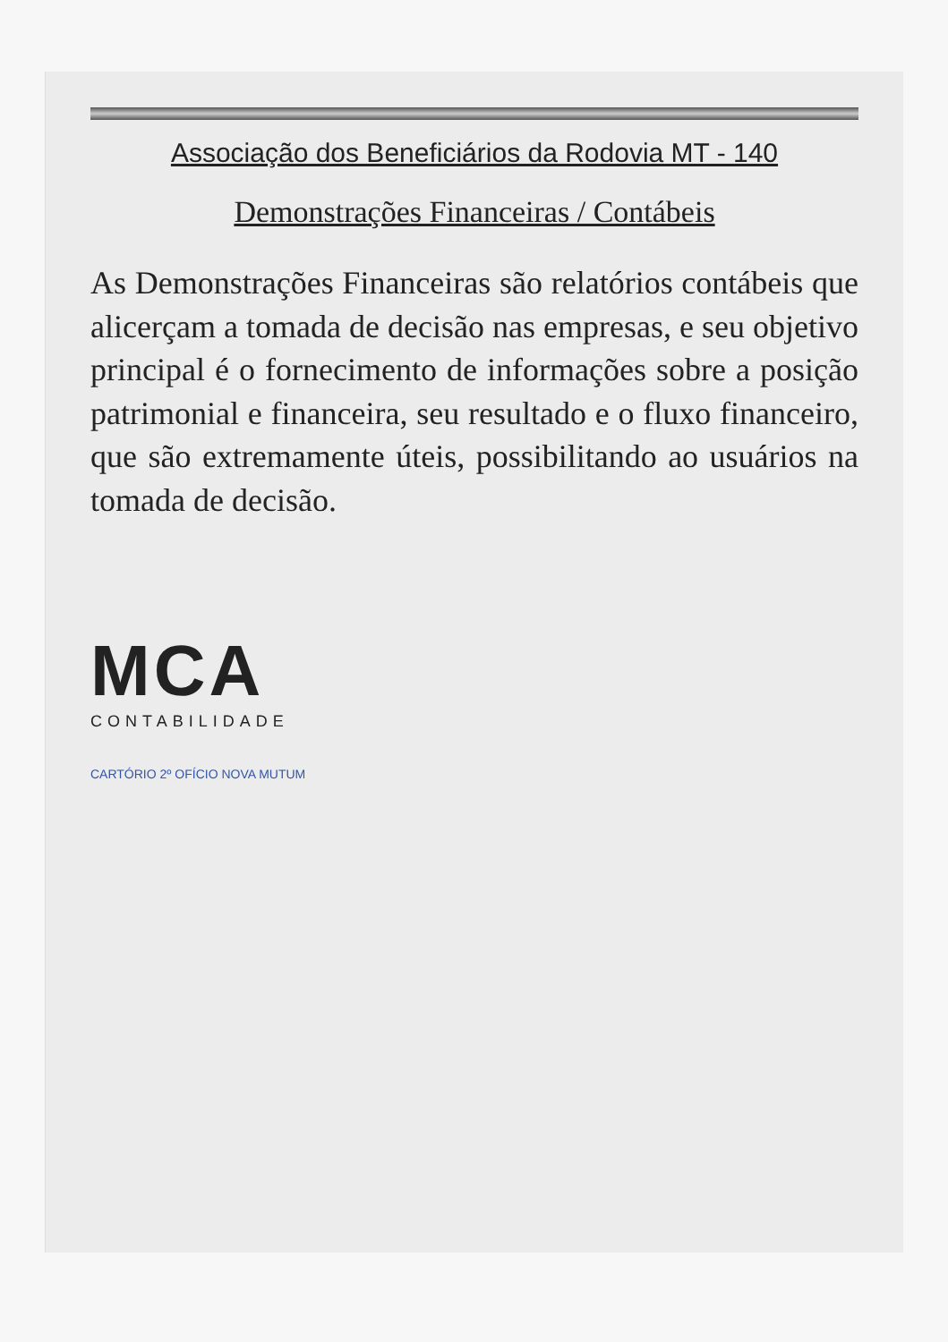Associação dos Beneficiários da Rodovia MT - 140
Demonstrações Financeiras / Contábeis
As Demonstrações Financeiras são relatórios contábeis que alicerçam a tomada de decisão nas empresas, e seu objetivo principal é o fornecimento de informações sobre a posição patrimonial e financeira, seu resultado e o fluxo financeiro, que são extremamente úteis, possibilitando ao usuários na tomada de decisão.
MCA
CONTABILIDADE
CARTÓRIO 2º OFÍCIO NOVA MUTUM